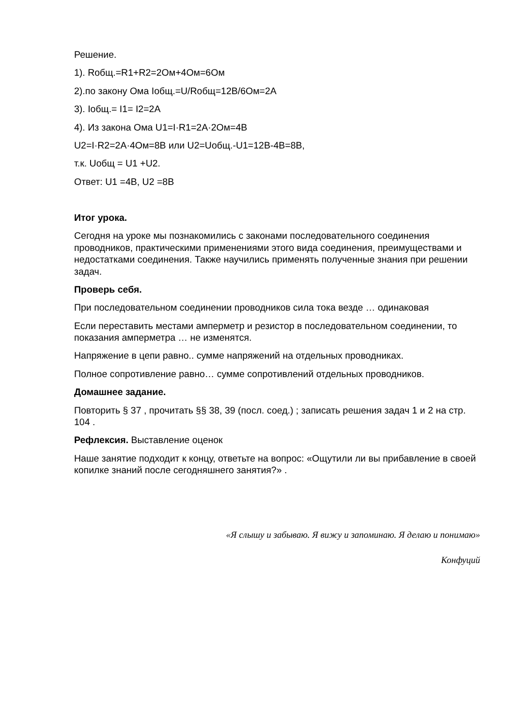Решение.
1). Rобщ.=R1+R2=2Ом+4Ом=6Ом
2).по закону Ома Iобщ.=U/Rобщ=12В/6Ом=2А
3). Iобщ.= I1= I2=2А
4). Из закона Ома U1=I·R1=2А·2Ом=4В
U2=I·R2=2А·4Ом=8В или U2=Uобщ.-U1=12В-4В=8В,
т.к. Uобщ = U1 +U2.
Ответ: U1 =4В, U2 =8В
Итог урока.
Сегодня на уроке мы познакомились с законами последовательного соединения проводников, практическими применениями этого вида соединения, преимуществами и недостатками соединения. Также научились применять полученные знания при решении задач.
Проверь себя.
При последовательном соединении проводников сила тока везде … одинаковая
Если переставить местами амперметр и резистор в последовательном соединении, то показания амперметра … не изменятся.
Напряжение в цепи равно.. сумме напряжений на отдельных проводниках.
Полное сопротивление равно… сумме сопротивлений отдельных проводников.
Домашнее задание.
Повторить § 37 , прочитать §§ 38, 39 (посл. соед.) ; записать решения задач 1 и 2 на стр. 104 .
Рефлексия. Выставление оценок
Наше занятие подходит к концу, ответьте на вопрос: «Ощутили ли вы прибавление в своей копилке знаний после сегодняшнего занятия?» .
«Я слышу и забываю. Я вижу и запоминаю. Я делаю и понимаю»
Конфуций